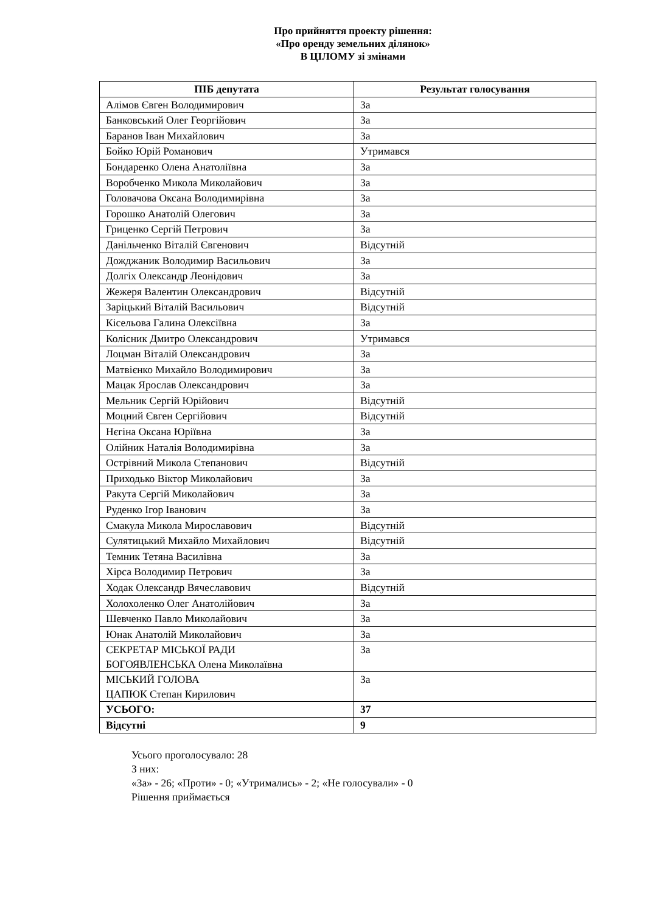Про прийняття проекту рішення:
«Про оренду земельних ділянок»
В ЦІЛОМУ зі змінами
| ПІБ депутата | Результат голосування |
| --- | --- |
| Алімов Євген Володимирович | За |
| Банковський Олег Георгійович | За |
| Баранов Іван Михайлович | За |
| Бойко Юрій Романович | Утримався |
| Бондаренко Олена Анатоліївна | За |
| Воробченко Микола Миколайович | За |
| Головачова Оксана Володимирівна | За |
| Горошко Анатолій Олегович | За |
| Гриценко Сергій Петрович | За |
| Данільченко Віталій Євгенович | Відсутній |
| Дожджаник Володимир Васильович | За |
| Долгіх Олександр Леонідович | За |
| Жежеря Валентин Олександрович | Відсутній |
| Заріцький Віталій Васильович | Відсутній |
| Кісельова Галина Олексіївна | За |
| Колісник Дмитро Олександрович | Утримався |
| Лоцман Віталій Олександрович | За |
| Матвієнко Михайло Володимирович | За |
| Мацак Ярослав Олександрович | За |
| Мельник Сергій Юрійович | Відсутній |
| Моцний Євген Сергійович | Відсутній |
| Нєгіна Оксана Юріївна | За |
| Олійник Наталія Володимирівна | За |
| Острівний Микола Степанович | Відсутній |
| Приходько Віктор Миколайович | За |
| Ракута Сергій Миколайович | За |
| Руденко Ігор Іванович | За |
| Смакула Микола Мирославович | Відсутній |
| Сулятицький Михайло Михайлович | Відсутній |
| Темник Тетяна Василівна | За |
| Хірса Володимир Петрович | За |
| Ходак Олександр Вячеславович | Відсутній |
| Холохоленко Олег Анатолійович | За |
| Шевченко Павло Миколайович | За |
| Юнак Анатолій Миколайович | За |
| СЕКРЕТАР МІСЬКОЇ РАДИ БОГОЯВЛЕНСЬКА Олена Миколаївна | За |
| МІСЬКИЙ ГОЛОВА ЦАПЮК Степан Кирилович | За |
| УСЬОГО: | 37 |
| Відсутні | 9 |
Усього проголосувало: 28
З них:
«За» - 26; «Проти» - 0; «Утримались» - 2; «Не голосували» - 0
Рішення приймається